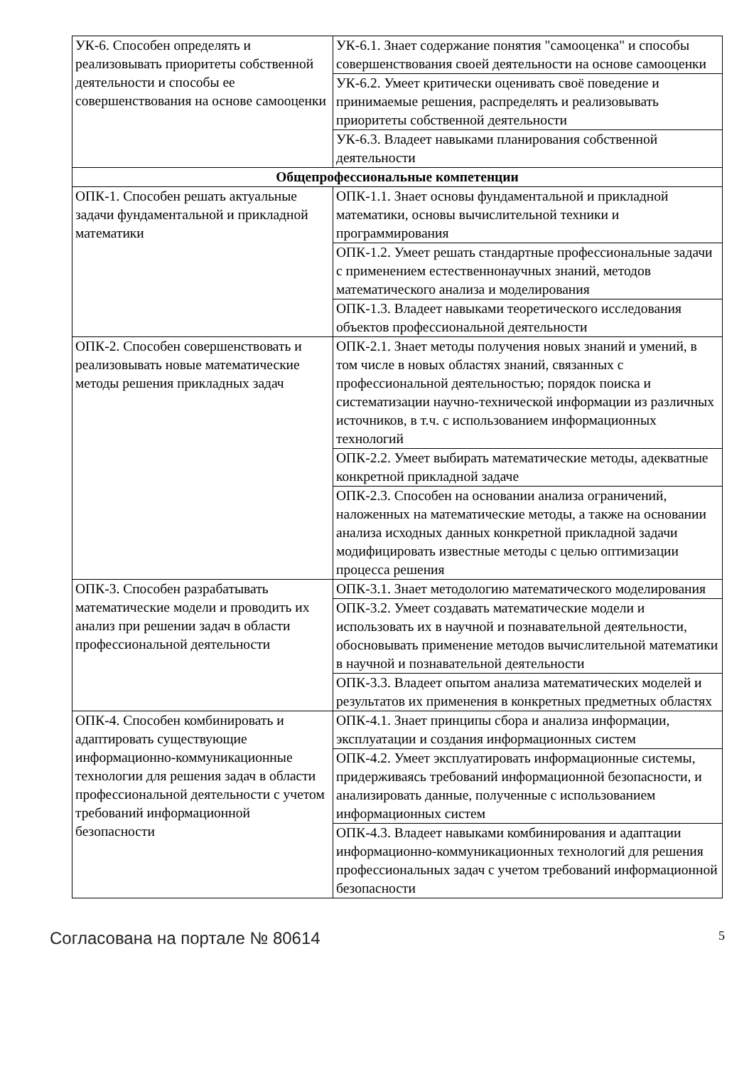| УК-6. Способен определять и реализовывать приоритеты собственной деятельности и способы ее совершенствования на основе самооценки | УК-6.1. Знает содержание понятия "самооценка" и способы совершенствования своей деятельности на основе самооценки |
| | УК-6.2. Умеет критически оценивать своё поведение и принимаемые решения, распределять и реализовывать приоритеты собственной деятельности |
| | УК-6.3. Владеет навыками планирования собственной деятельности |
| Общепрофессиональные компетенции | |
| ОПК-1. Способен решать актуальные задачи фундаментальной и прикладной математики | ОПК-1.1. Знает основы фундаментальной и прикладной математики, основы вычислительной техники и программирования |
| | ОПК-1.2. Умеет решать стандартные профессиональные задачи с применением естественнонаучных знаний, методов математического анализа и моделирования |
| | ОПК-1.3. Владеет навыками теоретического исследования объектов профессиональной деятельности |
| ОПК-2. Способен совершенствовать и реализовывать новые математические методы решения прикладных задач | ОПК-2.1. Знает методы получения новых знаний и умений, в том числе в новых областях знаний, связанных с профессиональной деятельностью; порядок поиска и систематизации научно-технической информации из различных источников, в т.ч. с использованием информационных технологий |
| | ОПК-2.2. Умеет выбирать математические методы, адекватные конкретной прикладной задаче |
| | ОПК-2.3. Способен на основании анализа ограничений, наложенных на математические методы, а также на основании анализа исходных данных конкретной прикладной задачи модифицировать известные методы с целью оптимизации процесса решения |
| ОПК-3. Способен разрабатывать математические модели и проводить их анализ при решении задач в области профессиональной деятельности | ОПК-3.1. Знает методологию математического моделирования |
| | ОПК-3.2. Умеет создавать математические модели и использовать их в научной и познавательной деятельности, обосновывать применение методов вычислительной математики в научной и познавательной деятельности |
| | ОПК-3.3. Владеет опытом анализа математических моделей и результатов их применения в конкретных предметных областях |
| ОПК-4. Способен комбинировать и адаптировать существующие информационно-коммуникационные технологии для решения задач в области профессиональной деятельности с учетом требований информационной безопасности | ОПК-4.1. Знает принципы сбора и анализа информации, эксплуатации и создания информационных систем |
| | ОПК-4.2. Умеет эксплуатировать информационные системы, придерживаясь требований информационной безопасности, и анализировать данные, полученные с использованием информационных систем |
| | ОПК-4.3. Владеет навыками комбинирования и адаптации информационно-коммуникационных технологий для решения профессиональных задач с учетом требований информационной безопасности |
Согласована на портале № 80614 5